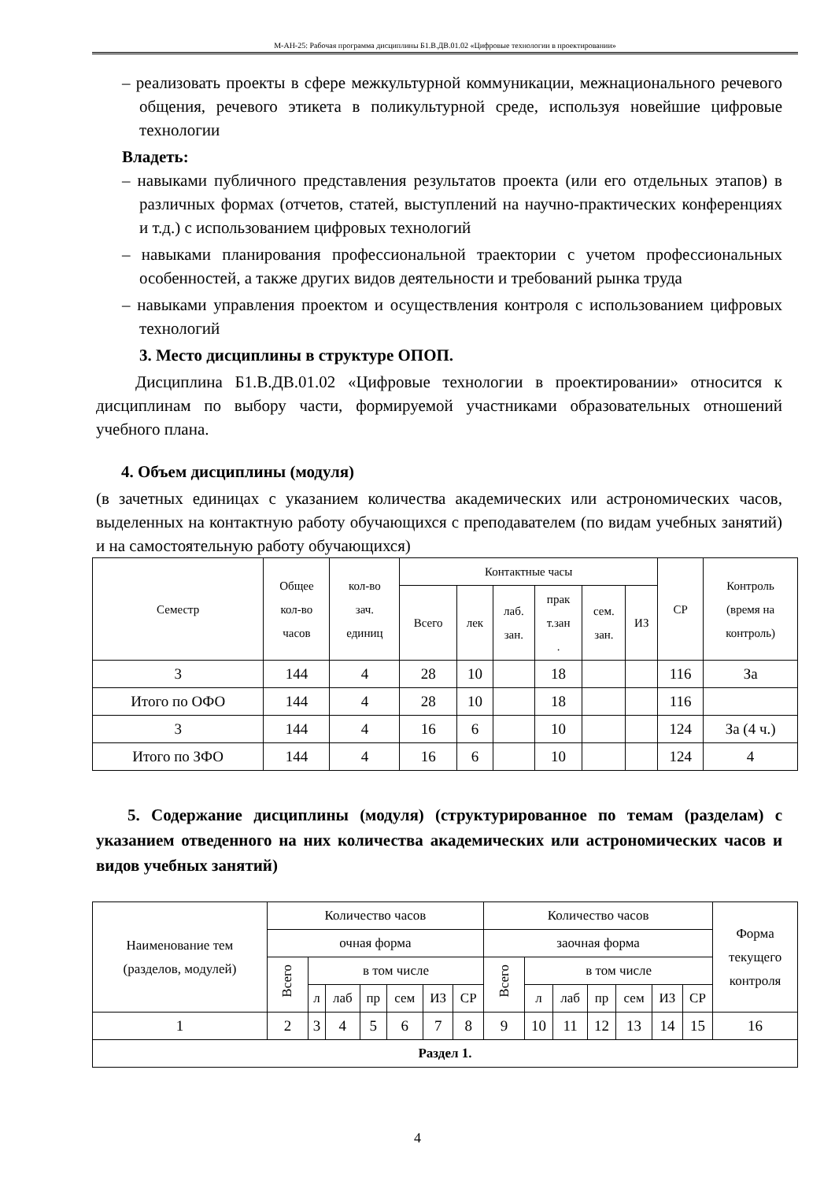М-АН-25: Рабочая программа дисциплины Б1.В.ДВ.01.02 «Цифровые технологии в проектировании»
– реализовать проекты в сфере межкультурной коммуникации, межнационального речевого общения, речевого этикета в поликультурной среде, используя новейшие цифровые технологии
Владеть:
– навыками публичного представления результатов проекта (или его отдельных этапов) в различных формах (отчетов, статей, выступлений на научно-практических конференциях и т.д.) с использованием цифровых технологий
– навыками планирования профессиональной траектории с учетом профессиональных особенностей, а также других видов деятельности и требований рынка труда
– навыками управления проектом и осуществления контроля с использованием цифровых технологий
3. Место дисциплины в структуре ОПОП.
Дисциплина Б1.В.ДВ.01.02 «Цифровые технологии в проектировании» относится к дисциплинам по выбору части, формируемой участниками образовательных отношений учебного плана.
4. Объем дисциплины (модуля)
(в зачетных единицах с указанием количества академических или астрономических часов, выделенных на контактную работу обучающихся с преподавателем (по видам учебных занятий) и на самостоятельную работу обучающихся)
| Семестр | Общее кол-во часов | кол-во зач. единиц | Контактные часы | | | | | | СР | Контроль (время на контроль) |
| --- | --- | --- | --- | --- | --- | --- | --- | --- | --- | --- |
| | | | Всего | лек | лаб. зан. | прак т.зан . | сем. зан. | ИЗ | | |
| 3 | 144 | 4 | 28 | 10 | | 18 | | | 116 | За |
| Итого по ОФО | 144 | 4 | 28 | 10 | | 18 | | | 116 | |
| 3 | 144 | 4 | 16 | 6 | | 10 | | | 124 | За (4 ч.) |
| Итого по ЗФО | 144 | 4 | 16 | 6 | | 10 | | | 124 | 4 |
5. Содержание дисциплины (модуля) (структурированное по темам (разделам) с указанием отведенного на них количества академических или астрономических часов и видов учебных занятий)
| Наименование тем (разделов, модулей) | Количество часов | | | | | | | Количество часов | | | | | | | Форма текущего контроля |
| --- | --- | --- | --- | --- | --- | --- | --- | --- | --- | --- | --- | --- | --- | --- | --- |
| | очная форма | | | | | | | заочная форма | | | | | | | |
| | Всего | в том числе | | | | | | Всего | в том числе | | | | | | |
| | | л | лаб | пр | сем | ИЗ | СР | | л | лаб | пр | сем | ИЗ | СР | |
| 1 | 2 | 3 | 4 | 5 | 6 | 7 | 8 | 9 | 10 | 11 | 12 | 13 | 14 | 15 | 16 |
| Раздел 1. | | | | | | | | | | | | | | | |
4